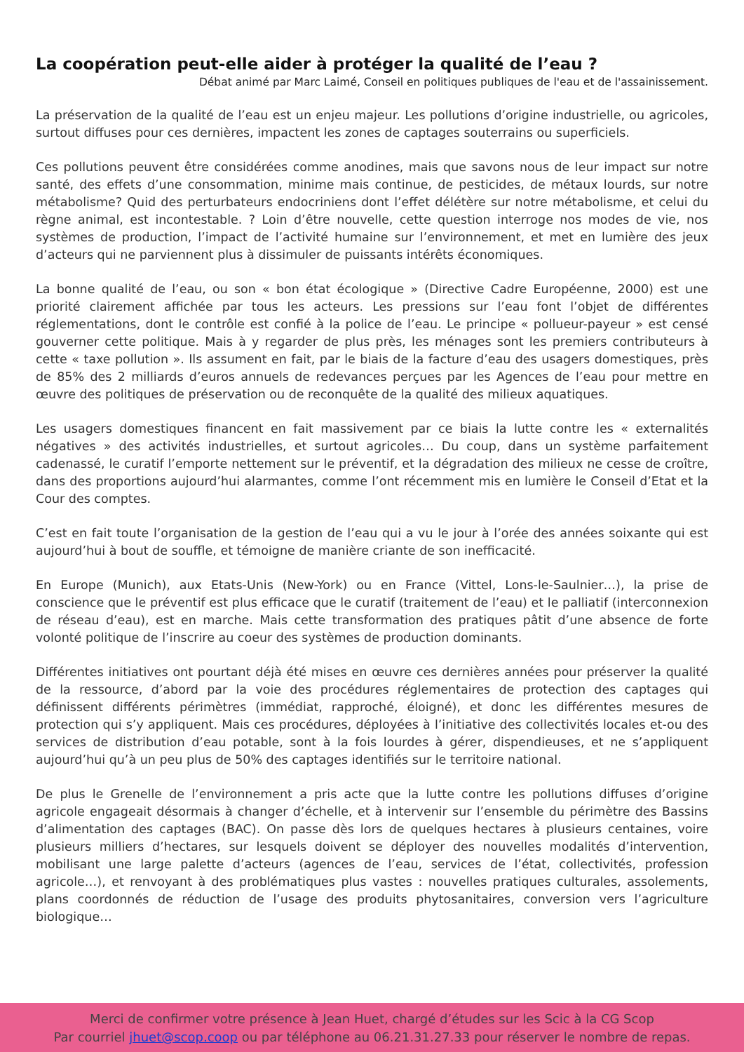La coopération peut-elle aider à protéger la qualité de l’eau ?
Débat animé par Marc Laimé, Conseil en politiques publiques de l'eau et de l'assainissement.
La préservation de la qualité de l’eau est un enjeu majeur. Les pollutions d’origine industrielle, ou agricoles, surtout diffuses pour ces dernières, impactent les zones de captages souterrains ou superficiels.
Ces pollutions peuvent être considérées comme anodines, mais que savons nous de leur impact sur notre santé, des effets d’une consommation, minime mais continue, de pesticides, de métaux lourds, sur notre métabolisme? Quid des perturbateurs endocriniens dont l’effet délétère sur notre métabolisme, et celui du règne animal, est incontestable. ? Loin d’être nouvelle, cette question interroge nos modes de vie, nos systèmes de production, l’impact de l’activité humaine sur l’environnement, et met en lumière des jeux d’acteurs qui ne parviennent plus à dissimuler de puissants intérêts économiques.
La bonne qualité de l’eau, ou son « bon état écologique » (Directive Cadre Européenne, 2000) est une priorité clairement affichée par tous les acteurs. Les pressions sur l’eau font l’objet de différentes réglementations, dont le contrôle est confié à la police de l’eau. Le principe « pollueur-payeur » est censé gouverner cette politique. Mais à y regarder de plus près, les ménages sont les premiers contributeurs à cette « taxe pollution ». Ils assument en fait, par le biais de la facture d’eau des usagers domestiques, près de 85% des 2 milliards d’euros annuels de redevances perçues par les Agences de l’eau pour mettre en œuvre des politiques de préservation ou de reconquête de la qualité des milieux aquatiques.
Les usagers domestiques financent en fait massivement par ce biais la lutte contre les « externalités négatives » des activités industrielles, et surtout agricoles… Du coup, dans un système parfaitement cadenassé, le curatif l’emporte nettement sur le préventif, et la dégradation des milieux ne cesse de croître, dans des proportions aujourd’hui alarmantes, comme l’ont récemment mis en lumière le Conseil d’Etat et la Cour des comptes.
C’est en fait toute l’organisation de la gestion de l’eau qui a vu le jour à l’orée des années soixante qui est aujourd’hui à bout de souffle, et témoigne de manière criante de son inefficacité.
En Europe (Munich), aux Etats-Unis (New-York) ou en France (Vittel, Lons-le-Saulnier…), la prise de conscience que le préventif est plus efficace que le curatif (traitement de l’eau) et le palliatif (interconnexion de réseau d’eau), est en marche. Mais cette transformation des pratiques pâtit d’une absence de forte volonté politique de l’inscrire au coeur des systèmes de production dominants.
Différentes initiatives ont pourtant déjà été mises en œuvre ces dernières années pour préserver la qualité de la ressource, d’abord par la voie des procédures réglementaires de protection des captages qui définissent différents périmètres (immédiat, rapproché, éloigné), et donc les différentes mesures de protection qui s’y appliquent. Mais ces procédures, déployées à l’initiative des collectivités locales et-ou des services de distribution d’eau potable, sont à la fois lourdes à gérer, dispendieuses, et ne s’appliquent aujourd’hui qu’à un peu plus de 50% des captages identifiés sur le territoire national.
De plus le Grenelle de l’environnement a pris acte que la lutte contre les pollutions diffuses d’origine agricole engageait désormais à changer d’échelle, et à intervenir sur l’ensemble du périmètre des Bassins d’alimentation des captages (BAC). On passe dès lors de quelques hectares à plusieurs centaines, voire plusieurs milliers d’hectares, sur lesquels doivent se déployer des nouvelles modalités d’intervention, mobilisant une large palette d’acteurs (agences de l’eau, services de l’état, collectivités, profession agricole…), et renvoyant à des problématiques plus vastes : nouvelles pratiques culturales, assolements, plans coordonnés de réduction de l’usage des produits phytosanitaires, conversion vers l’agriculture biologique…
Merci de confirmer votre présence à Jean Huet, chargé d’études sur les Scic à la CG Scop
Par courriel jhuet@scop.coop ou par téléphone au 06.21.31.27.33 pour réserver le nombre de repas.